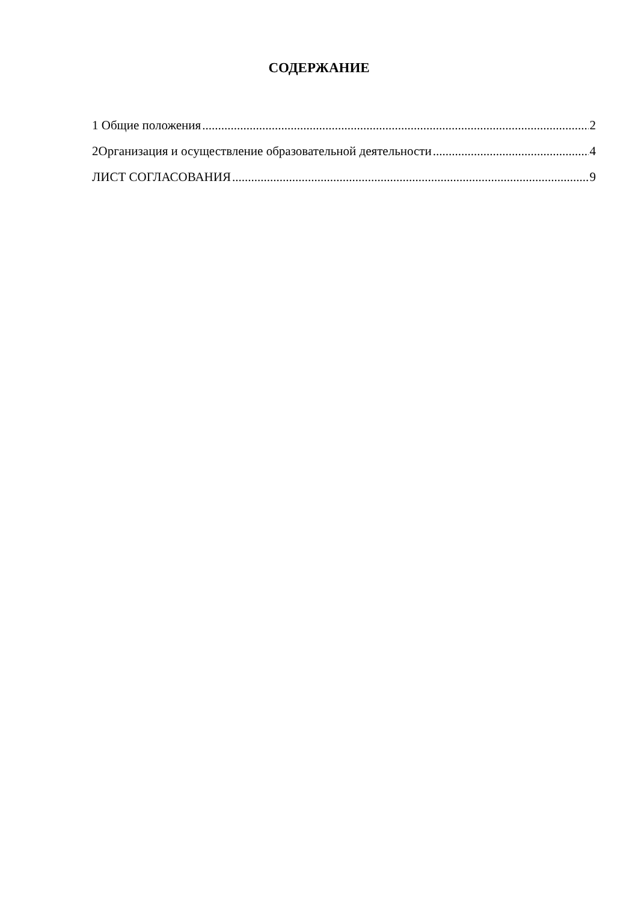СОДЕРЖАНИЕ
1 Общие положения 2
2Организация и осуществление образовательной деятельности 4
ЛИСТ СОГЛАСОВАНИЯ 9